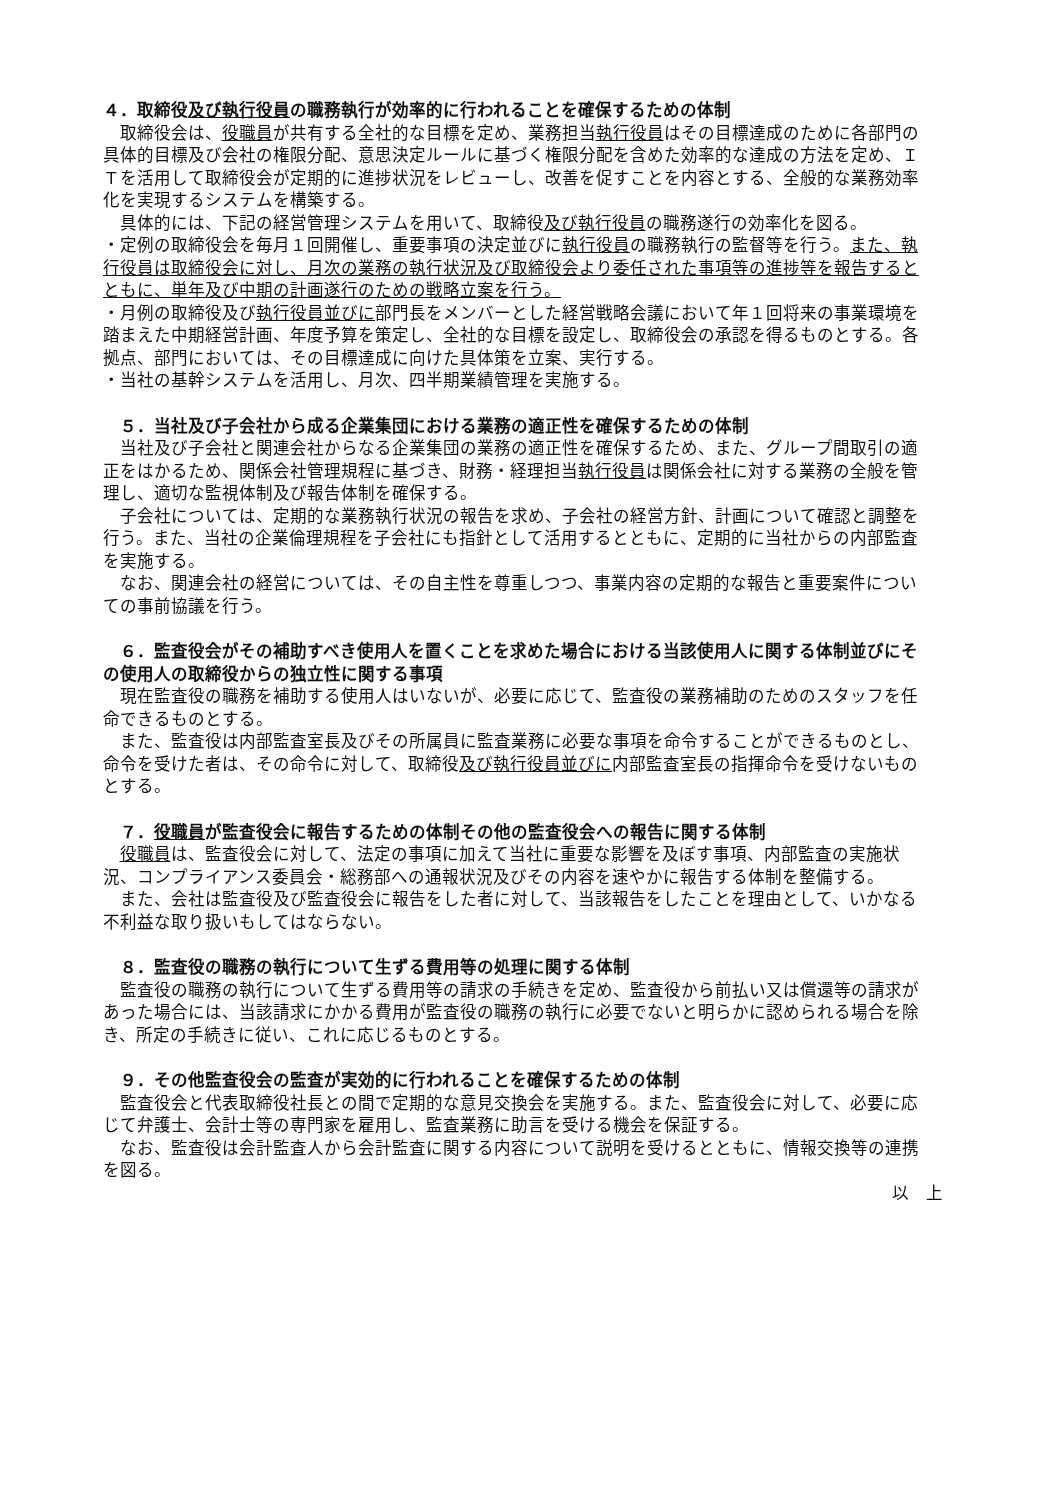４．取締役及び執行役員の職務執行が効率的に行われることを確保するための体制
取締役会は、役職員が共有する全社的な目標を定め、業務担当執行役員はその目標達成のために各部門の具体的目標及び会社の権限分配、意思決定ルールに基づく権限分配を含めた効率的な達成の方法を定め、ＩＴを活用して取締役会が定期的に進捗状況をレビューし、改善を促すことを内容とする、全般的な業務効率化を実現するシステムを構築する。
具体的には、下記の経営管理システムを用いて、取締役及び執行役員の職務遂行の効率化を図る。
・定例の取締役会を毎月１回開催し、重要事項の決定並びに執行役員の職務執行の監督等を行う。また、執行役員は取締役会に対し、月次の業務の執行状況及び取締役会より委任された事項等の進捗等を報告するとともに、単年及び中期の計画遂行のための戦略立案を行う。
・月例の取締役及び執行役員並びに部門長をメンバーとした経営戦略会議において年１回将来の事業環境を踏まえた中期経営計画、年度予算を策定し、全社的な目標を設定し、取締役会の承認を得るものとする。各拠点、部門においては、その目標達成に向けた具体策を立案、実行する。
・当社の基幹システムを活用し、月次、四半期業績管理を実施する。
　５．当社及び子会社から成る企業集団における業務の適正性を確保するための体制
当社及び子会社と関連会社からなる企業集団の業務の適正性を確保するため、また、グループ間取引の適正をはかるため、関係会社管理規程に基づき、財務・経理担当執行役員は関係会社に対する業務の全般を管理し、適切な監視体制及び報告体制を確保する。
子会社については、定期的な業務執行状況の報告を求め、子会社の経営方針、計画について確認と調整を行う。また、当社の企業倫理規程を子会社にも指針として活用するとともに、定期的に当社からの内部監査を実施する。
なお、関連会社の経営については、その自主性を尊重しつつ、事業内容の定期的な報告と重要案件についての事前協議を行う。
　６．監査役会がその補助すべき使用人を置くことを求めた場合における当該使用人に関する体制並びにその使用人の取締役からの独立性に関する事項
現在監査役の職務を補助する使用人はいないが、必要に応じて、監査役の業務補助のためのスタッフを任命できるものとする。
また、監査役は内部監査室長及びその所属員に監査業務に必要な事項を命令することができるものとし、命令を受けた者は、その命令に対して、取締役及び執行役員並びに内部監査室長の指揮命令を受けないものとする。
　７．役職員が監査役会に報告するための体制その他の監査役会への報告に関する体制
役職員は、監査役会に対して、法定の事項に加えて当社に重要な影響を及ぼす事項、内部監査の実施状況、コンプライアンス委員会・総務部への通報状況及びその内容を速やかに報告する体制を整備する。
また、会社は監査役及び監査役会に報告をした者に対して、当該報告をしたことを理由として、いかなる不利益な取り扱いもしてはならない。
　８．監査役の職務の執行について生ずる費用等の処理に関する体制
監査役の職務の執行について生ずる費用等の請求の手続きを定め、監査役から前払い又は償還等の請求があった場合には、当該請求にかかる費用が監査役の職務の執行に必要でないと明らかに認められる場合を除き、所定の手続きに従い、これに応じるものとする。
　９．その他監査役会の監査が実効的に行われることを確保するための体制
監査役会と代表取締役社長との間で定期的な意見交換会を実施する。また、監査役会に対して、必要に応じて弁護士、会計士等の専門家を雇用し、監査業務に助言を受ける機会を保証する。
なお、監査役は会計監査人から会計監査に関する内容について説明を受けるとともに、情報交換等の連携を図る。
以　上